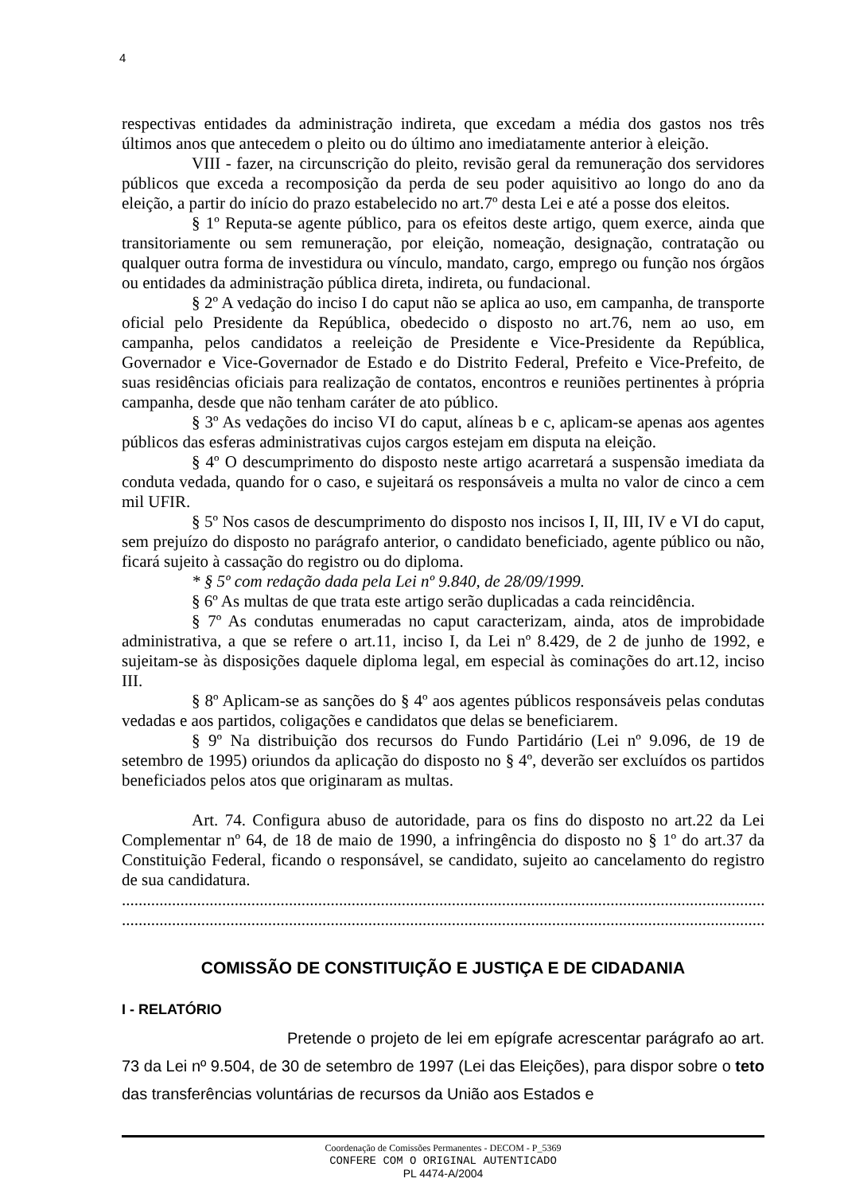4
respectivas entidades da administração indireta, que excedam a média dos gastos nos três últimos anos que antecedem o pleito ou do último ano imediatamente anterior à eleição.
VIII - fazer, na circunscrição do pleito, revisão geral da remuneração dos servidores públicos que exceda a recomposição da perda de seu poder aquisitivo ao longo do ano da eleição, a partir do início do prazo estabelecido no art.7º desta Lei e até a posse dos eleitos.
§ 1º Reputa-se agente público, para os efeitos deste artigo, quem exerce, ainda que transitoriamente ou sem remuneração, por eleição, nomeação, designação, contratação ou qualquer outra forma de investidura ou vínculo, mandato, cargo, emprego ou função nos órgãos ou entidades da administração pública direta, indireta, ou fundacional.
§ 2º A vedação do inciso I do caput não se aplica ao uso, em campanha, de transporte oficial pelo Presidente da República, obedecido o disposto no art.76, nem ao uso, em campanha, pelos candidatos a reeleição de Presidente e Vice-Presidente da República, Governador e Vice-Governador de Estado e do Distrito Federal, Prefeito e Vice-Prefeito, de suas residências oficiais para realização de contatos, encontros e reuniões pertinentes à própria campanha, desde que não tenham caráter de ato público.
§ 3º As vedações do inciso VI do caput, alíneas b e c, aplicam-se apenas aos agentes públicos das esferas administrativas cujos cargos estejam em disputa na eleição.
§ 4º O descumprimento do disposto neste artigo acarretará a suspensão imediata da conduta vedada, quando for o caso, e sujeitará os responsáveis a multa no valor de cinco a cem mil UFIR.
§ 5º Nos casos de descumprimento do disposto nos incisos I, II, III, IV e VI do caput, sem prejuízo do disposto no parágrafo anterior, o candidato beneficiado, agente público ou não, ficará sujeito à cassação do registro ou do diploma.
* § 5º com redação dada pela Lei nº 9.840, de 28/09/1999.
§ 6º As multas de que trata este artigo serão duplicadas a cada reincidência.
§ 7º As condutas enumeradas no caput caracterizam, ainda, atos de improbidade administrativa, a que se refere o art.11, inciso I, da Lei nº 8.429, de 2 de junho de 1992, e sujeitam-se às disposições daquele diploma legal, em especial às cominações do art.12, inciso III.
§ 8º Aplicam-se as sanções do § 4º aos agentes públicos responsáveis pelas condutas vedadas e aos partidos, coligações e candidatos que delas se beneficiarem.
§ 9º Na distribuição dos recursos do Fundo Partidário (Lei nº 9.096, de 19 de setembro de 1995) oriundos da aplicação do disposto no § 4º, deverão ser excluídos os partidos beneficiados pelos atos que originaram as multas.
Art. 74. Configura abuso de autoridade, para os fins do disposto no art.22 da Lei Complementar nº 64, de 18 de maio de 1990, a infringência do disposto no § 1º do art.37 da Constituição Federal, ficando o responsável, se candidato, sujeito ao cancelamento do registro de sua candidatura.
...........................................................................................................................................................
...........................................................................................................................................................
COMISSÃO DE CONSTITUIÇÃO E JUSTIÇA E DE CIDADANIA
I - RELATÓRIO
Pretende o projeto de lei em epígrafe acrescentar parágrafo ao art. 73 da Lei nº 9.504, de 30 de setembro de 1997 (Lei das Eleições), para dispor sobre o teto das transferências voluntárias de recursos da União aos Estados e
Coordenação de Comissões Permanentes - DECOM - P_5369
CONFERE COM O ORIGINAL AUTENTICADO
PL 4474-A/2004